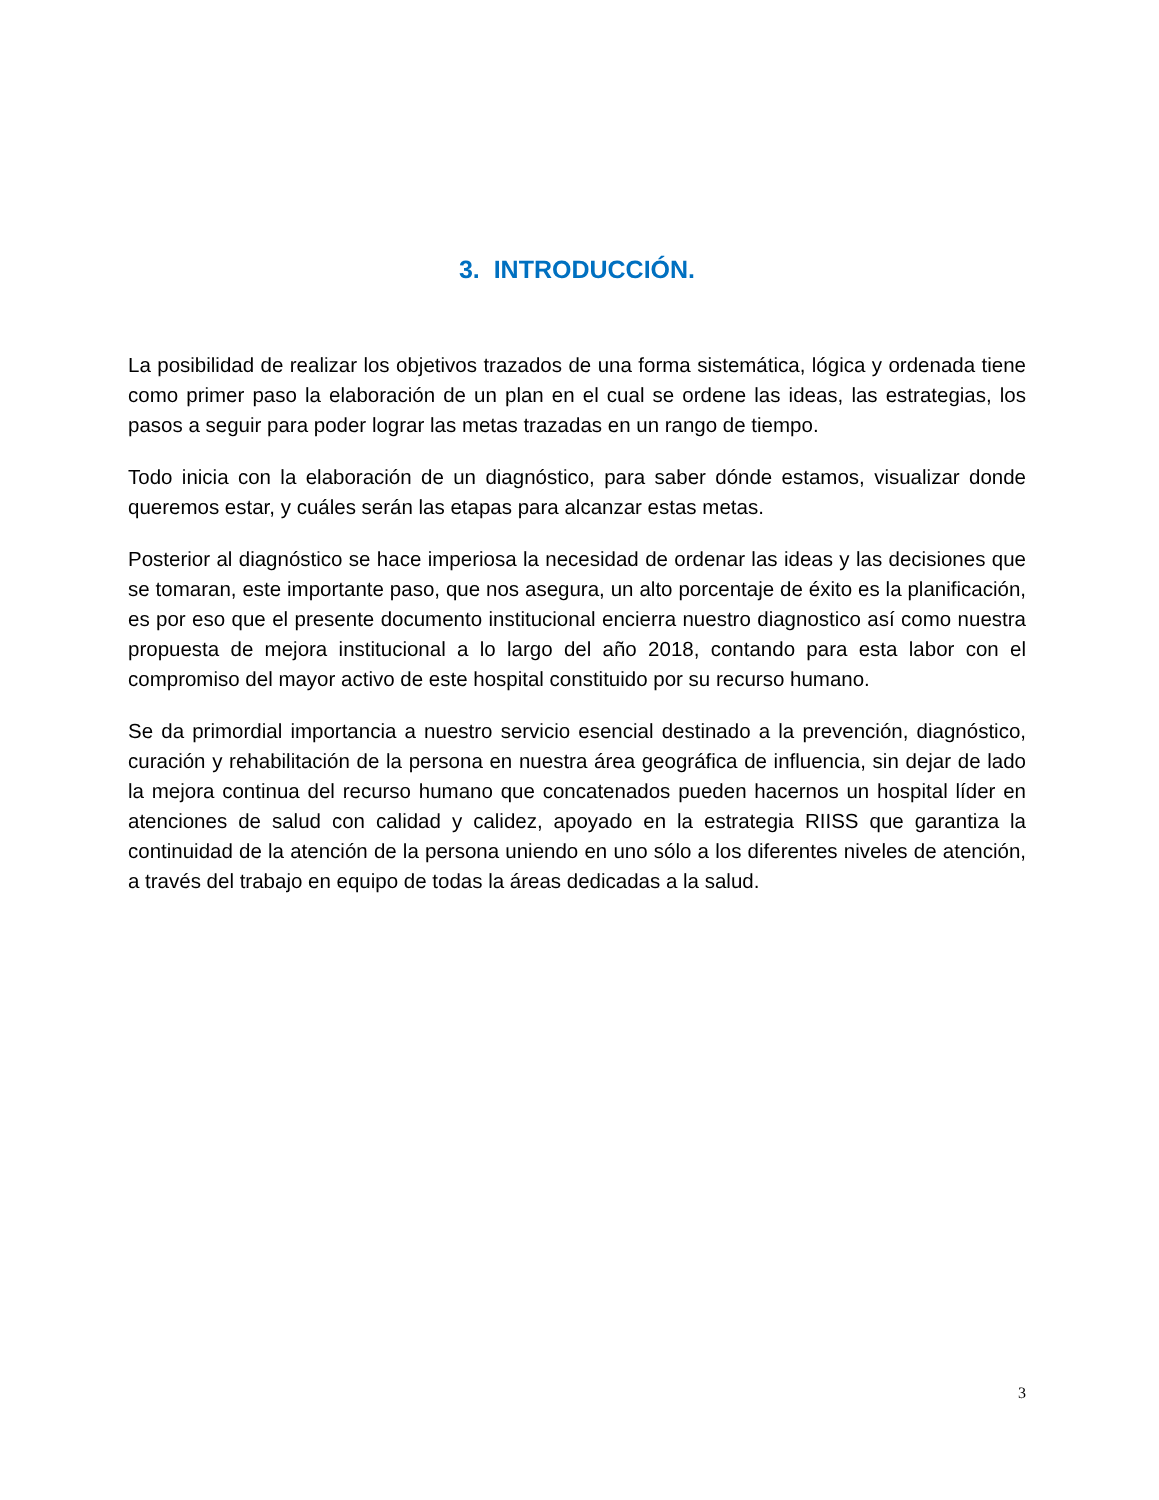3. INTRODUCCIÓN.
La posibilidad de realizar los objetivos trazados de una forma sistemática, lógica y ordenada tiene como primer paso la elaboración de un plan en el cual se ordene las ideas, las estrategias, los pasos a seguir para poder lograr las metas trazadas en un rango de tiempo.
Todo inicia con la elaboración de un diagnóstico, para saber dónde estamos, visualizar donde queremos estar, y cuáles serán las etapas para alcanzar estas metas.
Posterior al diagnóstico se hace imperiosa la necesidad de ordenar las ideas y las decisiones que se tomaran, este importante paso, que nos asegura, un alto porcentaje de éxito es la planificación, es por eso que el presente documento institucional encierra nuestro diagnostico así como nuestra propuesta de mejora institucional a lo largo del año 2018, contando para esta labor con el compromiso del mayor activo de este hospital constituido por su recurso humano.
Se da primordial importancia a nuestro servicio esencial destinado a la prevención, diagnóstico, curación y rehabilitación de la persona en nuestra área geográfica de influencia, sin dejar de lado la mejora continua del recurso humano que concatenados pueden hacernos un hospital líder en atenciones de salud con calidad y calidez, apoyado en la estrategia RIISS que garantiza la continuidad de la atención de la persona uniendo en uno sólo a los diferentes niveles de atención, a través del trabajo en equipo de todas la áreas dedicadas a la salud.
3